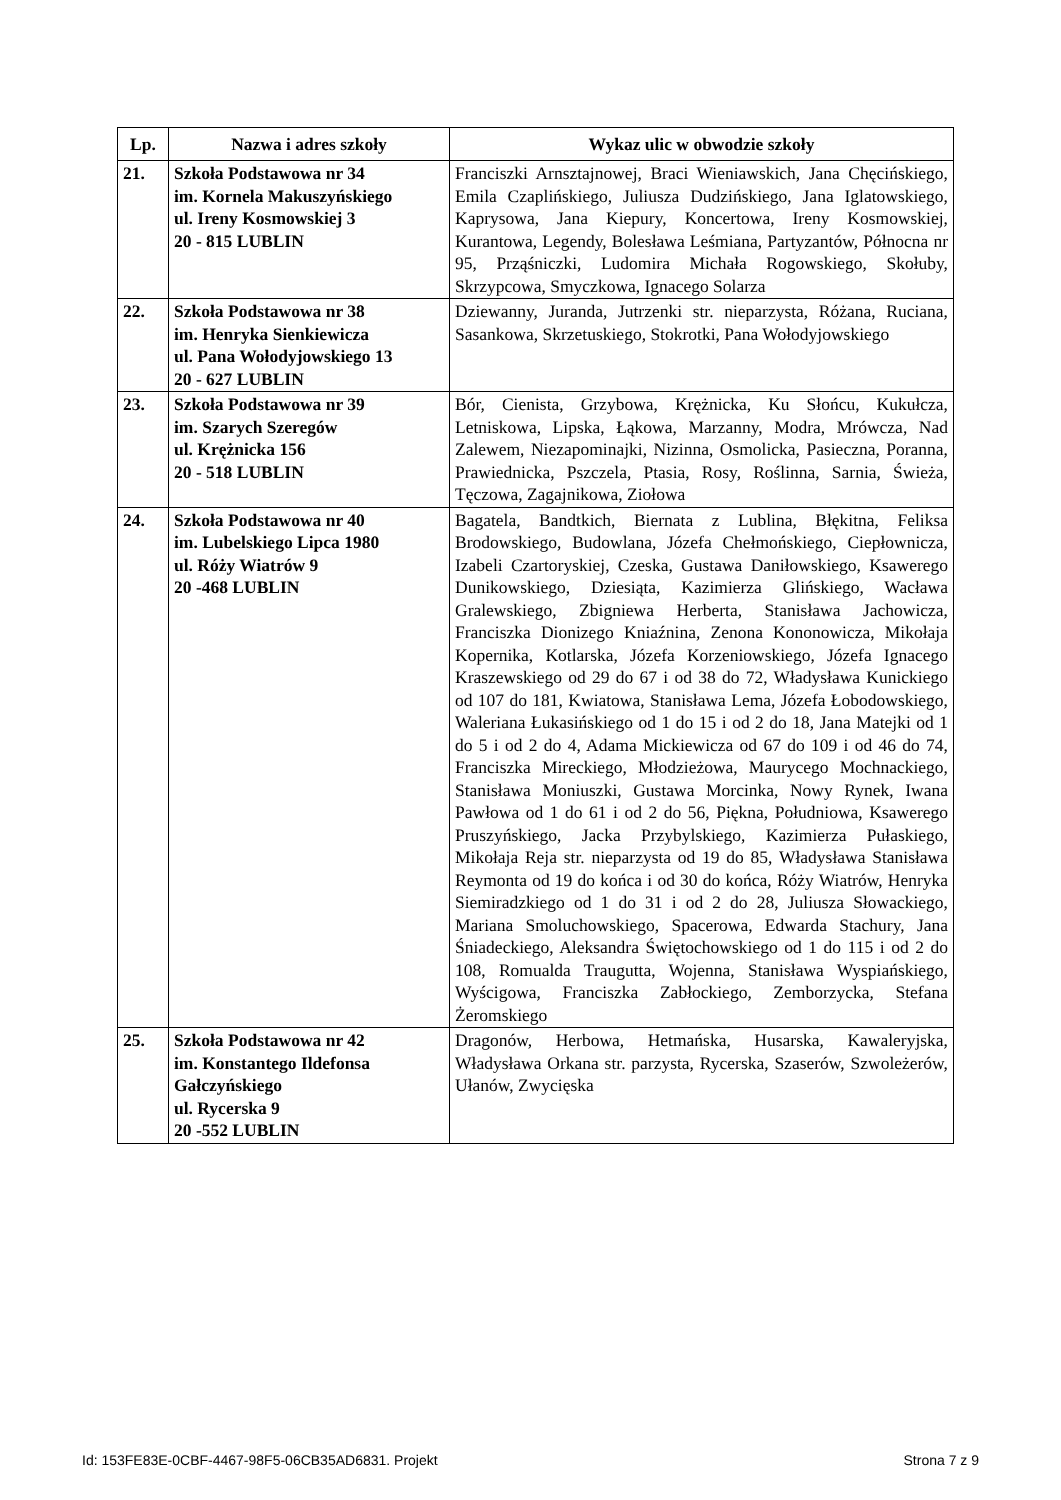| Lp. | Nazwa i adres szkoły | Wykaz ulic w obwodzie szkoły |
| --- | --- | --- |
| 21. | Szkoła Podstawowa nr 34 im. Kornela Makuszyńskiego ul. Ireny Kosmowskiej 3 20 - 815 LUBLIN | Franciszki Arnsztajnowej, Braci Wieniawskich, Jana Chęcińskiego, Emila Czaplińskiego, Juliusza Dudzińskiego, Jana Iglatowskiego, Kaprysowa, Jana Kiepury, Koncertowa, Ireny Kosmowskiej, Kurantowa, Legendy, Bolesława Leśmiana, Partyzantów, Północna nr 95, Prząśniczki, Ludomira Michała Rogowskiego, Skołuby, Skrzypcowa, Smyczkowa, Ignacego Solarza |
| 22. | Szkoła Podstawowa nr 38 im. Henryka Sienkiewicza ul. Pana Wołodyjowskiego 13 20 - 627 LUBLIN | Dziewanny, Juranda, Jutrzenki str. nieparzysta, Różana, Ruciana, Sasankowa, Skrzetuskiego, Stokrotki, Pana Wołodyjowskiego |
| 23. | Szkoła Podstawowa nr 39 im. Szarych Szeregów ul. Krężnicka 156 20 - 518 LUBLIN | Bór, Cienista, Grzybowa, Krężnicka, Ku Słońcu, Kukułcza, Letniskowa, Lipska, Łąkowa, Marzanny, Modra, Mrówcza, Nad Zalewem, Niezapominajki, Nizinna, Osmolicka, Pasieczna, Poranna, Prawiednicka, Pszczela, Ptasia, Rosy, Roślinna, Sarnia, Świeża, Tęczowa, Zagajnikowa, Ziołowa |
| 24. | Szkoła Podstawowa nr 40 im. Lubelskiego Lipca 1980 ul. Róży Wiatrów 9 20 -468 LUBLIN | Bagatela, Bandtkich, Biernata z Lublina, Błękitna, Feliksa Brodowskiego, Budowlana, Józefa Chełmońskiego, Ciepłownicza, Izabeli Czartoryskiej, Czeska, Gustawa Daniłowskiego, Ksawerego Dunikowskiego, Dziesiąta, Kazimierza Glińskiego, Wacława Gralewskiego, Zbigniewa Herberta, Stanisława Jachowicza, Franciszka Dionizego Kniaźnina, Zenona Kononowicza, Mikołaja Kopernika, Kotlarska, Józefa Korzeniowskiego, Józefa Ignacego Kraszewskiego od 29 do 67 i od 38 do 72, Władysława Kunickiego od 107 do 181, Kwiatowa, Stanisława Lema, Józefa Łobodowskiego, Waleriana Łukasińskiego od 1 do 15 i od 2 do 18, Jana Matejki od 1 do 5 i od 2 do 4, Adama Mickiewicza od 67 do 109 i od 46 do 74, Franciszka Mireckiego, Młodzieżowa, Maurycego Mochnackiego, Stanisława Moniuszki, Gustawa Morcinka, Nowy Rynek, Iwana Pawłowa od 1 do 61 i od 2 do 56, Piękna, Południowa, Ksawerego Pruszyńskiego, Jacka Przybylskiego, Kazimierza Pułaskiego, Mikołaja Reja str. nieparzysta od 19 do 85, Władysława Stanisława Reymonta od 19 do końca i od 30 do końca, Róży Wiatrów, Henryka Siemiradzkiego od 1 do 31 i od 2 do 28, Juliusza Słowackiego, Mariana Smoluchowskiego, Spacerowa, Edwarda Stachury, Jana Śniadeckiego, Aleksandra Świętochowskiego od 1 do 115 i od 2 do 108, Romualda Traugutta, Wojenna, Stanisława Wyspiańskiego, Wyścigowa, Franciszka Zabłockiego, Zemborzycka, Stefana Żeromskiego |
| 25. | Szkoła Podstawowa nr 42 im. Konstantego Ildefonsa Gałczyńskiego ul. Rycerska 9 20 -552 LUBLIN | Dragonów, Herbowa, Hetmańska, Husarska, Kawaleryjska, Władysława Orkana str. parzysta, Rycerska, Szaserów, Szwoleżerów, Ułanów, Zwycięska |
Id: 153FE83E-0CBF-4467-98F5-06CB35AD6831. Projekt Strona 7 z 9